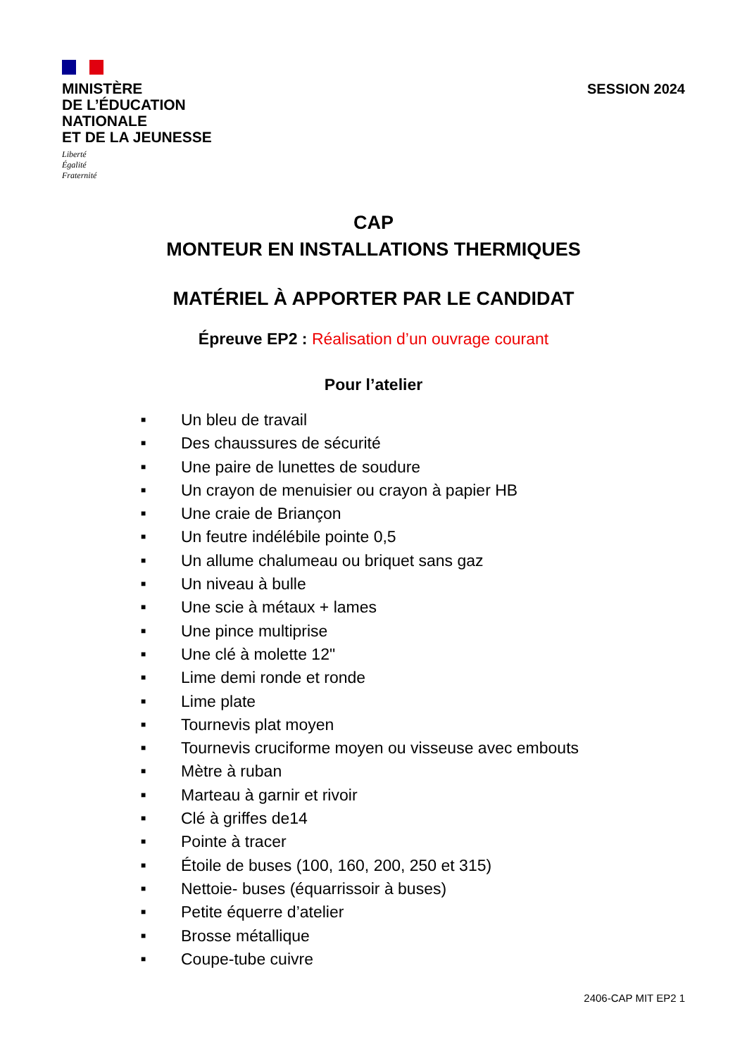MINISTÈRE
DE L’ÉDUCATION
NATIONALE
ET DE LA JEUNESSE
Liberté
Égalité
Fraternité
SESSION 2024
CAP
MONTEUR EN INSTALLATIONS THERMIQUES
MATÉRIEL À APPORTER PAR LE CANDIDAT
Épreuve EP2 : Réalisation d’un ouvrage courant
Pour l’atelier
■ Un bleu de travail
■ Des chaussures de sécurité
■ Une paire de lunettes de soudure
■ Un crayon de menuisier ou crayon à papier HB
■ Une craie de Briançon
■ Un feutre indélébile pointe 0,5
■ Un allume chalumeau ou briquet sans gaz
■ Un niveau à bulle
■ Une scie à métaux + lames
■ Une pince multiprise
■ Une clé à molette 12"
■ Lime demi ronde et ronde
■ Lime plate
■ Tournevis plat moyen
■ Tournevis cruciforme moyen ou visseuse avec embouts
■ Mètre à ruban
■ Marteau à garnir et rivoir
■ Clé à griffes de14
■ Pointe à tracer
■ Étoile de buses (100, 160, 200, 250 et 315)
■ Nettoie- buses (équarrissoir à buses)
■ Petite équerre d’atelier
■ Brosse métallique
■ Coupe-tube cuivre
2406-CAP MIT EP2 1